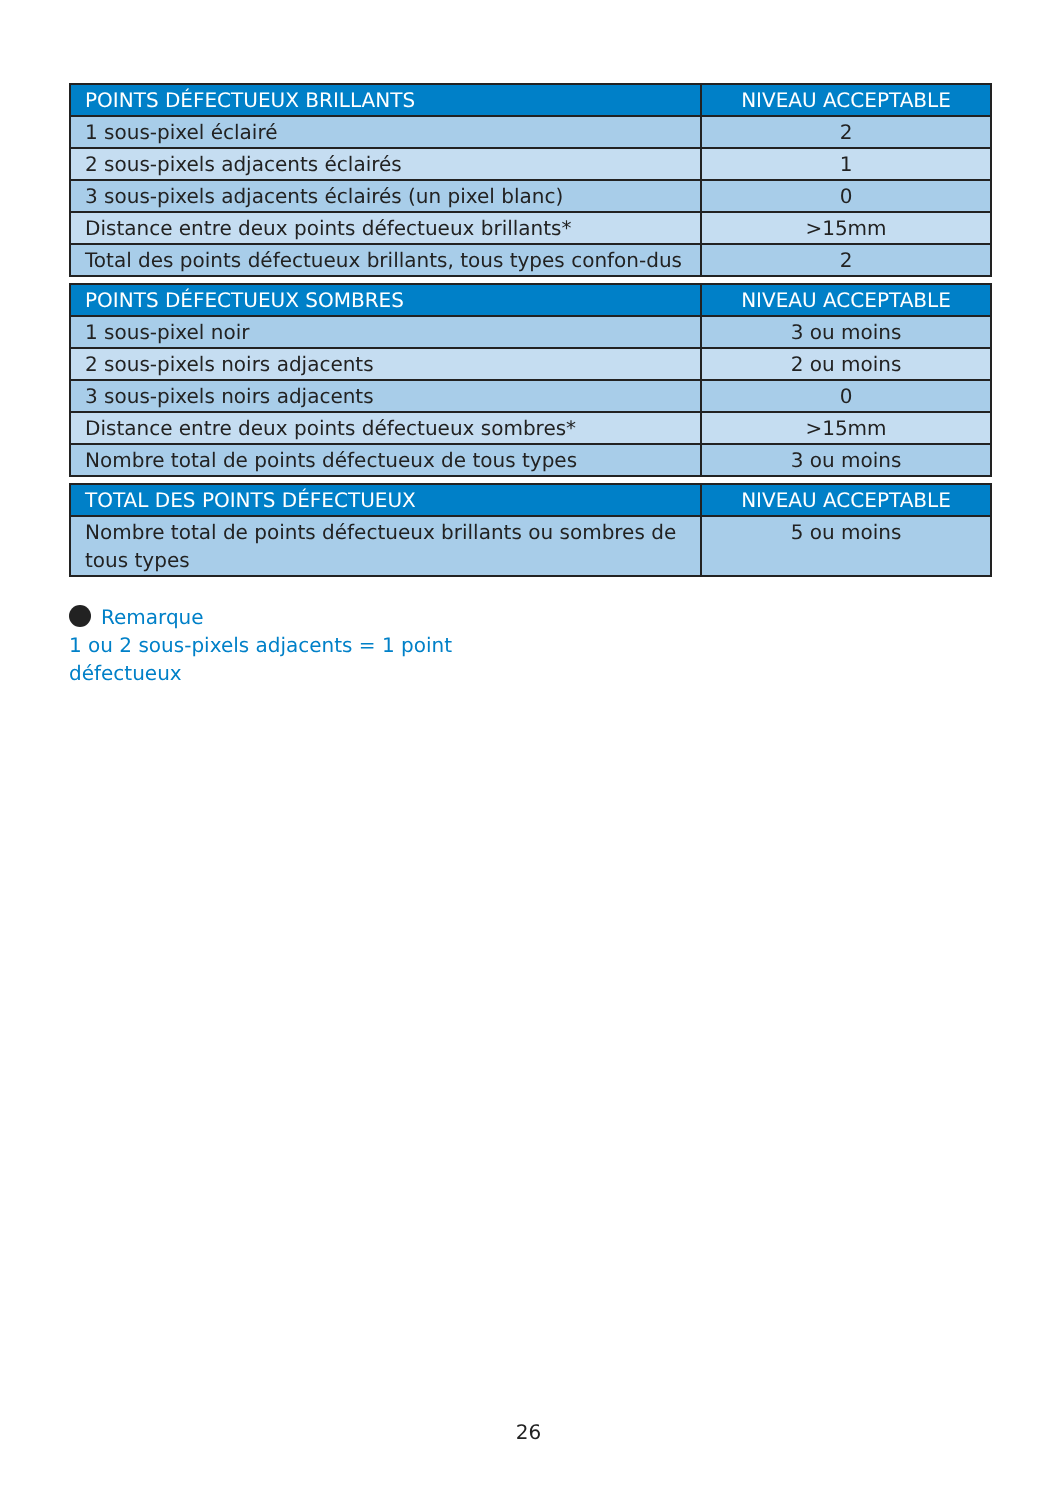| POINTS DÉFECTUEUX BRILLANTS | NIVEAU ACCEPTABLE |
| --- | --- |
| 1 sous-pixel éclairé | 2 |
| 2 sous-pixels adjacents éclairés | 1 |
| 3 sous-pixels adjacents éclairés (un pixel blanc) | 0 |
| Distance entre deux points défectueux brillants* | >15mm |
| Total des points défectueux brillants, tous types confon-dus | 2 |
| POINTS DÉFECTUEUX SOMBRES | NIVEAU ACCEPTABLE |
| --- | --- |
| 1 sous-pixel noir | 3 ou moins |
| 2 sous-pixels noirs adjacents | 2 ou moins |
| 3 sous-pixels noirs adjacents | 0 |
| Distance entre deux points défectueux sombres* | >15mm |
| Nombre total de points défectueux de tous types | 3 ou moins |
| TOTAL DES POINTS DÉFECTUEUX | NIVEAU ACCEPTABLE |
| --- | --- |
| Nombre total de points défectueux brillants ou sombres de tous types | 5 ou moins |
Remarque
1 ou 2 sous-pixels adjacents = 1 point
défectueux
26